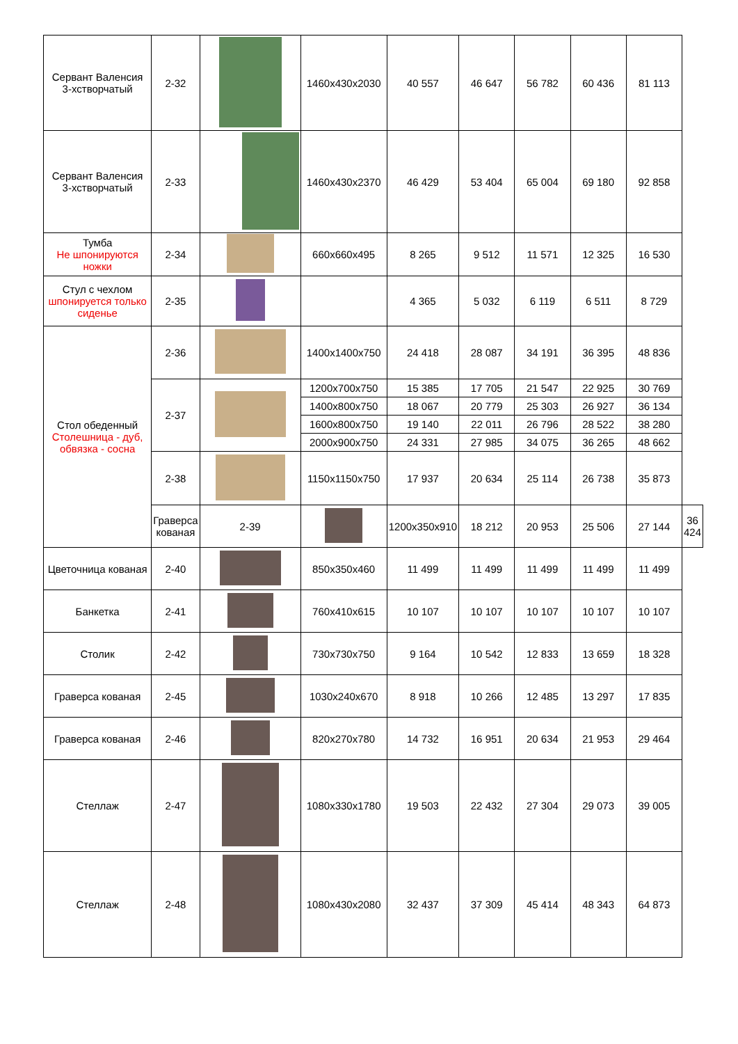| Сервант Валенсия 3-хстворчатый | 2-32 | | 1460x430x2030 | 40 557 | 46 647 | 56 782 | 60 436 | 81 113 | |
| Сервант Валенсия 3-хстворчатый | 2-33 | | 1460x430x2370 | 46 429 | 53 404 | 65 004 | 69 180 | 92 858 | |
| Тумба Не шпонируются ножки | 2-34 | | 660x660x495 | 8 265 | 9 512 | 11 571 | 12 325 | 16 530 | |
| Стул с чехлом шпонируется только сиденье | 2-35 | | | 4 365 | 5 032 | 6 119 | 6 511 | 8 729 | |
| Стол обеденный Столешница - дуб, обвязка - сосна | 2-36 | | 1400x1400x750 | 24 418 | 28 087 | 34 191 | 36 395 | 48 836 | |
| | 2-37 | | 1200x700x750 | 15 385 | 17 705 | 21 547 | 22 925 | 30 769 | |
| | | | 1400x800x750 | 18 067 | 20 779 | 25 303 | 26 927 | 36 134 | |
| | | | 1600x800x750 | 19 140 | 22 011 | 26 796 | 28 522 | 38 280 | |
| | | | 2000x900x750 | 24 331 | 27 985 | 34 075 | 36 265 | 48 662 | |
| | 2-38 | | 1150x1150x750 | 17 937 | 20 634 | 25 114 | 26 738 | 35 873 | |
| | Граверса кованая | 2-39 | | 1200x350x910 | 18 212 | 20 953 | 25 506 | 27 144 | 36 424 |
| Цветочница кованая | 2-40 | | 850x350x460 | 11 499 | 11 499 | 11 499 | 11 499 | 11 499 | |
| Банкетка | 2-41 | | 760x410x615 | 10 107 | 10 107 | 10 107 | 10 107 | 10 107 | |
| Столик | 2-42 | | 730x730x750 | 9 164 | 10 542 | 12 833 | 13 659 | 18 328 | |
| Граверса кованая | 2-45 | | 1030x240x670 | 8 918 | 10 266 | 12 485 | 13 297 | 17 835 | |
| Граверса кованая | 2-46 | | 820x270x780 | 14 732 | 16 951 | 20 634 | 21 953 | 29 464 | |
| Стеллаж | 2-47 | | 1080x330x1780 | 19 503 | 22 432 | 27 304 | 29 073 | 39 005 | |
| Стеллаж | 2-48 | | 1080x430x2080 | 32 437 | 37 309 | 45 414 | 48 343 | 64 873 | |